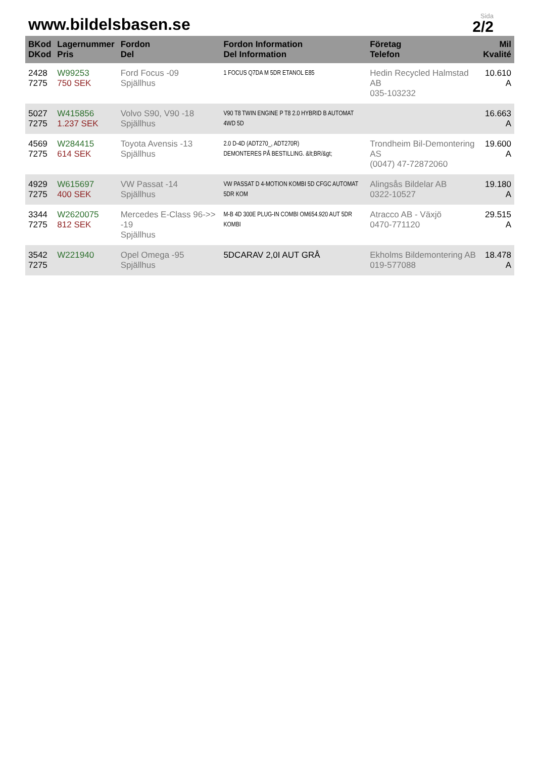www.bildelsbasen.se
Sida
2/2
| BKod DKod | Lagernummer Pris | Fordon Del | Fordon Information Del Information | Företag Telefon | Mil Kvalité |
| --- | --- | --- | --- | --- | --- |
| 2428 7275 | W99253 750 SEK | Ford Focus -09 Spjällhus | 1 FOCUS Q7DA M 5DR ETANOL E85 | Hedin Recycled Halmstad AB 035-103232 | 10.610 A |
| 5027 7275 | W415856 1.237 SEK | Volvo S90, V90 -18 Spjällhus | V90 T8 TWIN ENGINE P T8 2.0 HYBRID B AUTOMAT 4WD 5D | | 16.663 A |
| 4569 7275 | W284415 614 SEK | Toyota Avensis -13 Spjällhus | 2.0 D-4D (ADT270_, ADT270R) DEMONTERES PÅ BESTILLING. &lt;BR/&gt; | Trondheim Bil-Demontering AS (0047) 47-72872060 | 19.600 A |
| 4929 7275 | W615697 400 SEK | VW Passat -14 Spjällhus | VW PASSAT D 4-MOTION KOMBI 5D CFGC AUTOMAT 5DR KOM | Alingsås Bildelar AB 0322-10527 | 19.180 A |
| 3344 7275 | W2620075 812 SEK | Mercedes E-Class 96->> -19 Spjällhus | M-B 4D 300E PLUG-IN COMBI OM654.920 AUT 5DR KOMBI | Atracco AB - Växjö 0470-771120 | 29.515 A |
| 3542 7275 | W221940 | Opel Omega -95 Spjällhus | 5DCARAV 2,0I AUT GRÅ | Ekholms Bildemontering AB 019-577088 | 18.478 A |